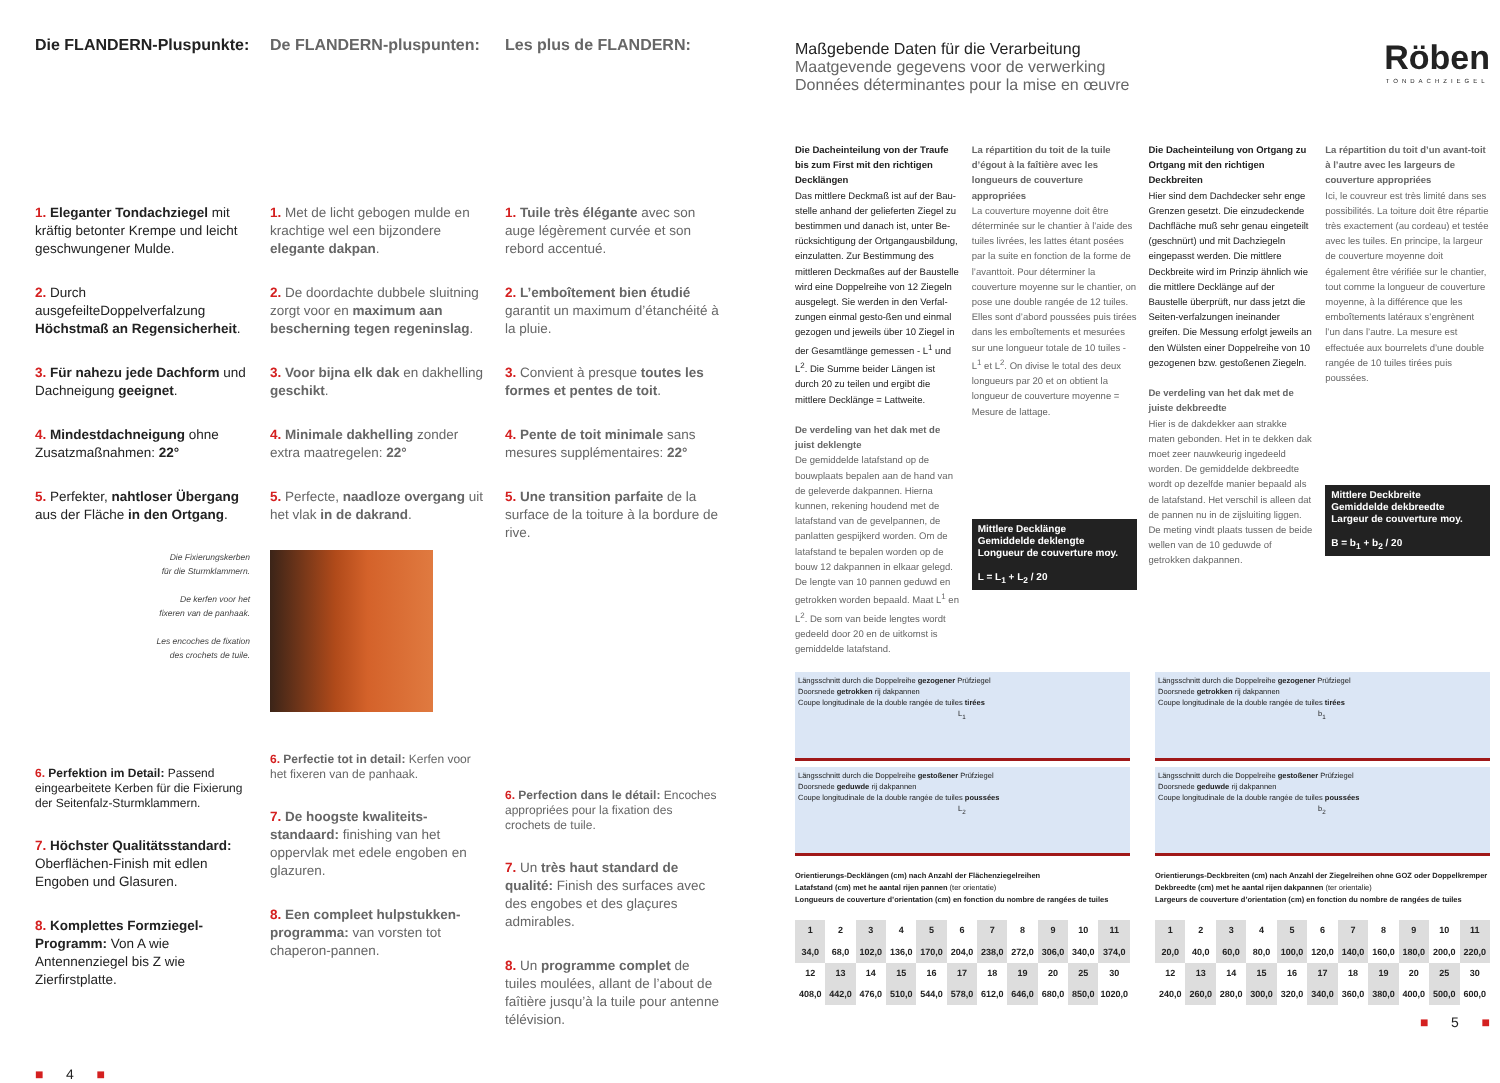Die FLANDERN-Pluspunkte:
1. Eleganter Tondachziegel mit kräftig betonter Krempe und leicht geschwungener Mulde.
2. Durch ausgefeilteDoppelverfalzung Höchstmaß an Regensicherheit.
3. Für nahezu jede Dachform und Dachneigung geeignet.
4. Mindestdachneigung ohne Zusatzmaßnahmen: 22°
5. Perfekter, nahtloser Übergang aus der Fläche in den Ortgang.
Die Fixierungskerben
für die Sturmklammern.
De kerfen voor het
fixeren van de panhaak.
Les encoches de fixation
des crochets de tuile.
6. Perfektion im Detail: Passend eingearbeitete Kerben für die Fixierung der Seitenfalz-Sturmklammern.
7. Höchster Qualitätsstandard: Oberflächen-Finish mit edlen Engoben und Glasuren.
8. Komplettes Formziegel-Programm: Von A wie Antennenziegel bis Z wie Zierfirstplatte.
De FLANDERN-pluspunten:
1. Met de licht gebogen mulde en krachtige wel een bijzondere elegante dakpan.
2. De doordachte dubbele sluitning zorgt voor en maximum aan bescherning tegen regeninslag.
3. Voor bijna elk dak en dakhelling geschikt.
4. Minimale dakhelling zonder extra maatregelen: 22°
5. Perfecte, naadloze overgang uit het vlak in de dakrand.
6. Perfectie tot in detail: Kerfen voor het fixeren van de panhaak.
7. De hoogste kwaliteits­standaard: finishing van het oppervlak met edele engoben en glazuren.
8. Een compleet hulpstukken­programma: van vorsten tot chaperon-pannen.
Les plus de FLANDERN:
1. Tuile très élégante avec son auge légèrement curvée et son rebord accentué.
2. L’emboîtement bien étudié garantit un maximum d’étanchéité à la pluie.
3. Convient à presque toutes les formes et pentes de toit.
4. Pente de toit minimale sans mesures supplémentaires: 22°
5. Une transition parfaite de la surface de la toiture à la bordure de rive.
6. Perfection dans le détail: Encoches appropriées pour la fixation des crochets de tuile.
7. Un très haut standard de qualité: Finish des surfaces avec des engobes et des glaçures admirables.
8. Un programme complet de tuiles moulées, allant de l’about de faîtière jusqu’à la tuile pour antenne télévision.
■ 4 ■
Maßgebende Daten für die Verarbeitung
Maatgevende gegevens voor de verwerking
Données déterminantes pour la mise en œuvre
Röben
TONDACHZIEGEL
Die Dacheinteilung von der Traufe bis zum First mit den richtigen Decklängen
Das mittlere Deckmaß ist auf der Bau-stelle anhand der gelieferten Ziegel zu bestimmen und danach ist, unter Be-rücksichtigung der Ortgangausbildung, einzulatten. Zur Bestimmung des mittleren Deckmaßes auf der Baustelle wird eine Doppelreihe von 12 Ziegeln ausgelegt. Sie werden in den Verfal-zungen einmal gesto-ßen und einmal gezogen und jeweils über 10 Ziegel in der Gesamtlänge gemessen - L<sup>1</sup> und L<sup>2</sup>. Die Summe beider Längen ist durch 20 zu teilen und ergibt die mittlere Decklänge = Lattweite.
De verdeling van het dak met de juist deklengte
De gemiddelde latafstand op de bouwplaats bepalen aan de hand van de geleverde dakpannen. Hierna kunnen, rekening houdend met de latafstand van de gevelpannen, de panlatten gespijkerd worden. Om de latafstand te bepalen worden op de bouw 12 dakpannen in elkaar gelegd. De lengte van 10 pannen geduwd en getrokken worden bepaald. Maat L<sup>1</sup> en L<sup>2</sup>. De som van beide lengtes wordt gedeeld door 20 en de uitkomst is gemiddelde latafstand.
La répartition du toit de la tuile d’égout à la faîtière avec les longueurs de couverture appropriées
La couverture moyenne doit être déterminée sur le chantier à l’aide des tuiles livrées, les lattes étant posées par la suite en fonction de la forme de l’avanttoit. Pour déterminer la couverture moyenne sur le chantier, on pose une double rangée de 12 tuiles. Elles sont d’abord poussées puis tirées dans les emboîtements et mesurées sur une longueur totale de 10 tuiles - L<sup>1</sup> et L<sup>2</sup>. On divise le total des deux longueurs par 20 et on obtient la longueur de couverture moyenne = Mesure de lattage.
Mittlere Decklänge
Gemiddelde deklengte
Longueur de couverture moy.
L = L<sub>1</sub> + L<sub>2</sub> / 20
Die Dacheinteilung von Ortgang zu Ortgang mit den richtigen Deckbreiten
Hier sind dem Dachdecker sehr enge Grenzen gesetzt. Die einzudeckende Dachfläche muß sehr genau eingeteilt (geschnürt) und mit Dachziegeln eingepasst werden. Die mittlere Deckbreite wird im Prinzip ähnlich wie die mittlere Decklänge auf der Baustelle überprüft, nur dass jetzt die Seiten-verfalzungen ineinander greifen. Die Messung erfolgt jeweils an den Wülsten einer Doppelreihe von 10 gezogenen bzw. gestoßenen Ziegeln.
De verdeling van het dak met de juiste dekbreedte
Hier is de dakdekker aan strakke maten gebonden. Het in te dekken dak moet zeer nauwkeurig ingedeeld worden. De gemiddelde dekbreedte wordt op dezelfde manier bepaald als de latafstand. Het verschil is alleen dat de pannen nu in de zijsluiting liggen. De meting vindt plaats tussen de beide wellen van de 10 geduwde of getrokken dakpannen.
La répartition du toit d’un avant-toit à l’autre avec les largeurs de couverture appropriées
Ici, le couvreur est très limité dans ses possibilités. La toiture doit être répartie très exactement (au cordeau) et testée avec les tuiles. En principe, la largeur de couverture moyenne doit également être vérifiée sur le chantier, tout comme la longueur de couverture moyenne, à la différence que les emboîtements latéraux s’engrènent l’un dans l’autre. La mesure est effectuée aux bourrelets d’une double rangée de 10 tuiles tirées puis poussées.
Mittlere Deckbreite
Gemiddelde dekbreedte
Largeur de couverture moy.
B = b<sub>1</sub> + b<sub>2</sub> / 20
Längsschnitt durch die Doppelreihe gezogener Prüfziegel
Doorsnede getrokken rij dakpannen
Coupe longitudinale de la double rangée de tuiles tirées
L<sub>1</sub>
Längsschnitt durch die Doppelreihe gestoßener Prüfziegel
Doorsnede geduwde rij dakpannen
Coupe longitudinale de la double rangée de tuiles poussées
L<sub>2</sub>
Orientierungs-Decklängen (cm) nach Anzahl der Flächenziegelreihen
Latafstand (cm) met he aantal rijen pannen (ter orientatie)
Longueurs de couverture d’orientation (cm) en fonction du nombre de rangées de tuiles
| 1 | 2 | 3 | 4 | 5 | 6 | 7 | 8 | 9 | 10 | 11 |
| 34,0 | 68,0 | 102,0 | 136,0 | 170,0 | 204,0 | 238,0 | 272,0 | 306,0 | 340,0 | 374,0 |
| 12 | 13 | 14 | 15 | 16 | 17 | 18 | 19 | 20 | 25 | 30 |
| 408,0 | 442,0 | 476,0 | 510,0 | 544,0 | 578,0 | 612,0 | 646,0 | 680,0 | 850,0 | 1020,0 |
Längsschnitt durch die Doppelreihe gezogener Prüfziegel
Doorsnede getrokken rij dakpannen
Coupe longitudinale de la double rangée de tuiles tirées
b<sub>1</sub>
Längsschnitt durch die Doppelreihe gestoßener Prüfziegel
Doorsnede geduwde rij dakpannen
Coupe longitudinale de la double rangée de tuiles poussées
b<sub>2</sub>
Orientierungs-Deckbreiten (cm) nach Anzahl der Ziegelreihen ohne GOZ oder Doppelkremper
Dekbreedte (cm) met he aantal rijen dakpannen (ter orientalie)
Largeurs de couverture d’orientation (cm) en fonction du nombre de rangées de tuiles
| 1 | 2 | 3 | 4 | 5 | 6 | 7 | 8 | 9 | 10 | 11 |
| 20,0 | 40,0 | 60,0 | 80,0 | 100,0 | 120,0 | 140,0 | 160,0 | 180,0 | 200,0 | 220,0 |
| 12 | 13 | 14 | 15 | 16 | 17 | 18 | 19 | 20 | 25 | 30 |
| 240,0 | 260,0 | 280,0 | 300,0 | 320,0 | 340,0 | 360,0 | 380,0 | 400,0 | 500,0 | 600,0 |
■ 5 ■